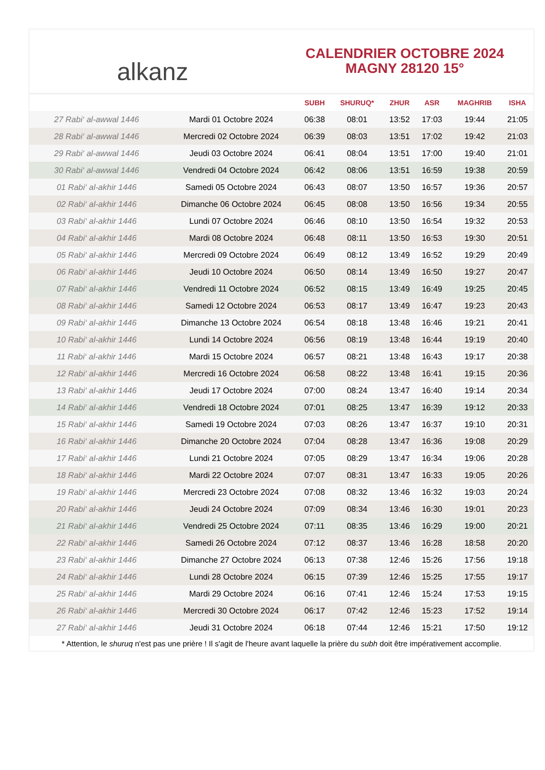alkanz
CALENDRIER OCTOBRE 2024
MAGNY 28120 15°
| | | SUBH | SHURUQ* | ZHUR | ASR | MAGHRIB | ISHA |
| --- | --- | --- | --- | --- | --- | --- | --- |
| 27 Rabi‘ al-awwal 1446 | Mardi 01 Octobre 2024 | 06:38 | 08:01 | 13:52 | 17:03 | 19:44 | 21:05 |
| 28 Rabi‘ al-awwal 1446 | Mercredi 02 Octobre 2024 | 06:39 | 08:03 | 13:51 | 17:02 | 19:42 | 21:03 |
| 29 Rabi‘ al-awwal 1446 | Jeudi 03 Octobre 2024 | 06:41 | 08:04 | 13:51 | 17:00 | 19:40 | 21:01 |
| 30 Rabi‘ al-awwal 1446 | Vendredi 04 Octobre 2024 | 06:42 | 08:06 | 13:51 | 16:59 | 19:38 | 20:59 |
| 01 Rabi‘ al-akhir 1446 | Samedi 05 Octobre 2024 | 06:43 | 08:07 | 13:50 | 16:57 | 19:36 | 20:57 |
| 02 Rabi‘ al-akhir 1446 | Dimanche 06 Octobre 2024 | 06:45 | 08:08 | 13:50 | 16:56 | 19:34 | 20:55 |
| 03 Rabi‘ al-akhir 1446 | Lundi 07 Octobre 2024 | 06:46 | 08:10 | 13:50 | 16:54 | 19:32 | 20:53 |
| 04 Rabi‘ al-akhir 1446 | Mardi 08 Octobre 2024 | 06:48 | 08:11 | 13:50 | 16:53 | 19:30 | 20:51 |
| 05 Rabi‘ al-akhir 1446 | Mercredi 09 Octobre 2024 | 06:49 | 08:12 | 13:49 | 16:52 | 19:29 | 20:49 |
| 06 Rabi‘ al-akhir 1446 | Jeudi 10 Octobre 2024 | 06:50 | 08:14 | 13:49 | 16:50 | 19:27 | 20:47 |
| 07 Rabi‘ al-akhir 1446 | Vendredi 11 Octobre 2024 | 06:52 | 08:15 | 13:49 | 16:49 | 19:25 | 20:45 |
| 08 Rabi‘ al-akhir 1446 | Samedi 12 Octobre 2024 | 06:53 | 08:17 | 13:49 | 16:47 | 19:23 | 20:43 |
| 09 Rabi‘ al-akhir 1446 | Dimanche 13 Octobre 2024 | 06:54 | 08:18 | 13:48 | 16:46 | 19:21 | 20:41 |
| 10 Rabi‘ al-akhir 1446 | Lundi 14 Octobre 2024 | 06:56 | 08:19 | 13:48 | 16:44 | 19:19 | 20:40 |
| 11 Rabi‘ al-akhir 1446 | Mardi 15 Octobre 2024 | 06:57 | 08:21 | 13:48 | 16:43 | 19:17 | 20:38 |
| 12 Rabi‘ al-akhir 1446 | Mercredi 16 Octobre 2024 | 06:58 | 08:22 | 13:48 | 16:41 | 19:15 | 20:36 |
| 13 Rabi‘ al-akhir 1446 | Jeudi 17 Octobre 2024 | 07:00 | 08:24 | 13:47 | 16:40 | 19:14 | 20:34 |
| 14 Rabi‘ al-akhir 1446 | Vendredi 18 Octobre 2024 | 07:01 | 08:25 | 13:47 | 16:39 | 19:12 | 20:33 |
| 15 Rabi‘ al-akhir 1446 | Samedi 19 Octobre 2024 | 07:03 | 08:26 | 13:47 | 16:37 | 19:10 | 20:31 |
| 16 Rabi‘ al-akhir 1446 | Dimanche 20 Octobre 2024 | 07:04 | 08:28 | 13:47 | 16:36 | 19:08 | 20:29 |
| 17 Rabi‘ al-akhir 1446 | Lundi 21 Octobre 2024 | 07:05 | 08:29 | 13:47 | 16:34 | 19:06 | 20:28 |
| 18 Rabi‘ al-akhir 1446 | Mardi 22 Octobre 2024 | 07:07 | 08:31 | 13:47 | 16:33 | 19:05 | 20:26 |
| 19 Rabi‘ al-akhir 1446 | Mercredi 23 Octobre 2024 | 07:08 | 08:32 | 13:46 | 16:32 | 19:03 | 20:24 |
| 20 Rabi‘ al-akhir 1446 | Jeudi 24 Octobre 2024 | 07:09 | 08:34 | 13:46 | 16:30 | 19:01 | 20:23 |
| 21 Rabi‘ al-akhir 1446 | Vendredi 25 Octobre 2024 | 07:11 | 08:35 | 13:46 | 16:29 | 19:00 | 20:21 |
| 22 Rabi‘ al-akhir 1446 | Samedi 26 Octobre 2024 | 07:12 | 08:37 | 13:46 | 16:28 | 18:58 | 20:20 |
| 23 Rabi‘ al-akhir 1446 | Dimanche 27 Octobre 2024 | 06:13 | 07:38 | 12:46 | 15:26 | 17:56 | 19:18 |
| 24 Rabi‘ al-akhir 1446 | Lundi 28 Octobre 2024 | 06:15 | 07:39 | 12:46 | 15:25 | 17:55 | 19:17 |
| 25 Rabi‘ al-akhir 1446 | Mardi 29 Octobre 2024 | 06:16 | 07:41 | 12:46 | 15:24 | 17:53 | 19:15 |
| 26 Rabi‘ al-akhir 1446 | Mercredi 30 Octobre 2024 | 06:17 | 07:42 | 12:46 | 15:23 | 17:52 | 19:14 |
| 27 Rabi‘ al-akhir 1446 | Jeudi 31 Octobre 2024 | 06:18 | 07:44 | 12:46 | 15:21 | 17:50 | 19:12 |
* Attention, le shuruq n'est pas une prière ! Il s'agit de l'heure avant laquelle la prière du subh doit être impérativement accomplie.